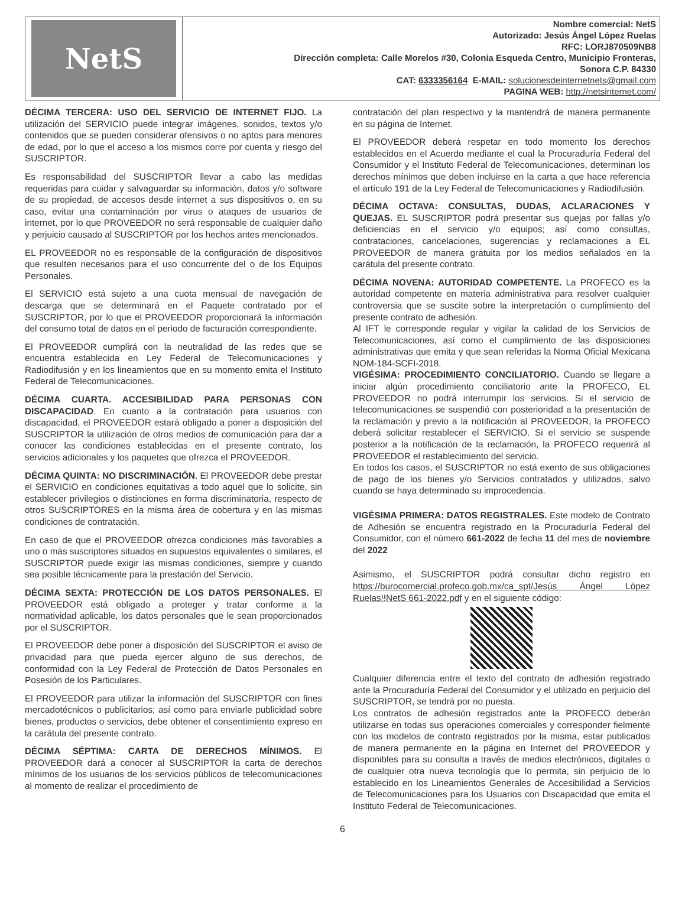NetS
Nombre comercial: NetS
Autorizado: Jesús Ángel López Ruelas
RFC: LORJ870509NB8
Dirección completa: Calle Morelos #30, Colonia Esqueda Centro, Municipio Fronteras,
Sonora C.P. 84330
CAT: 6333356164 E-MAIL: solucionesdeinternetnets@gmail.com
PAGINA WEB: http://netsinternet.com/
DÉCIMA TERCERA: USO DEL SERVICIO DE INTERNET FIJO. La utilización del SERVICIO puede integrar imágenes, sonidos, textos y/o contenidos que se pueden considerar ofensivos o no aptos para menores de edad, por lo que el acceso a los mismos corre por cuenta y riesgo del SUSCRIPTOR.
Es responsabilidad del SUSCRIPTOR llevar a cabo las medidas requeridas para cuidar y salvaguardar su información, datos y/o software de su propiedad, de accesos desde internet a sus dispositivos o, en su caso, evitar una contaminación por virus o ataques de usuarios de internet, por lo que PROVEEDOR no será responsable de cualquier daño y perjuicio causado al SUSCRIPTOR por los hechos antes mencionados.
EL PROVEEDOR no es responsable de la configuración de dispositivos que resulten necesarios para el uso concurrente del o de los Equipos Personales.
El SERVICIO está sujeto a una cuota mensual de navegación de descarga que se determinará en el Paquete contratado por el SUSCRIPTOR, por lo que el PROVEEDOR proporcionará la información del consumo total de datos en el periodo de facturación correspondiente.
El PROVEEDOR cumplirá con la neutralidad de las redes que se encuentra establecida en Ley Federal de Telecomunicaciones y Radiodifusión y en los lineamientos que en su momento emita el Instituto Federal de Telecomunicaciones.
DÉCIMA CUARTA. ACCESIBILIDAD PARA PERSONAS CON DISCAPACIDAD. En cuanto a la contratación para usuarios con discapacidad, el PROVEEDOR estará obligado a poner a disposición del SUSCRIPTOR la utilización de otros medios de comunicación para dar a conocer las condiciones establecidas en el presente contrato, los servicios adicionales y los paquetes que ofrezca el PROVEEDOR.
DÉCIMA QUINTA: NO DISCRIMINACIÓN. El PROVEEDOR debe prestar el SERVICIO en condiciones equitativas a todo aquel que lo solicite, sin establecer privilegios o distinciones en forma discriminatoria, respecto de otros SUSCRIPTORES en la misma área de cobertura y en las mismas condiciones de contratación.
En caso de que el PROVEEDOR ofrezca condiciones más favorables a uno o más suscriptores situados en supuestos equivalentes o similares, el SUSCRIPTOR puede exigir las mismas condiciones, siempre y cuando sea posible técnicamente para la prestación del Servicio.
DÉCIMA SEXTA: PROTECCIÓN DE LOS DATOS PERSONALES. El PROVEEDOR está obligado a proteger y tratar conforme a la normatividad aplicable, los datos personales que le sean proporcionados por el SUSCRIPTOR.
El PROVEEDOR debe poner a disposición del SUSCRIPTOR el aviso de privacidad para que pueda ejercer alguno de sus derechos, de conformidad con la Ley Federal de Protección de Datos Personales en Posesión de los Particulares.
El PROVEEDOR para utilizar la información del SUSCRIPTOR con fines mercadotécnicos o publicitarios; así como para enviarle publicidad sobre bienes, productos o servicios, debe obtener el consentimiento expreso en la carátula del presente contrato.
DÉCIMA SÉPTIMA: CARTA DE DERECHOS MÍNIMOS. El PROVEEDOR dará a conocer al SUSCRIPTOR la carta de derechos mínimos de los usuarios de los servicios públicos de telecomunicaciones al momento de realizar el procedimiento de
contratación del plan respectivo y la mantendrá de manera permanente en su página de Internet.
El PROVEEDOR deberá respetar en todo momento los derechos establecidos en el Acuerdo mediante el cual la Procuraduría Federal del Consumidor y el Instituto Federal de Telecomunicaciones, determinan los derechos mínimos que deben incluirse en la carta a que hace referencia el artículo 191 de la Ley Federal de Telecomunicaciones y Radiodifusión.
DÉCIMA OCTAVA: CONSULTAS, DUDAS, ACLARACIONES Y QUEJAS. EL SUSCRIPTOR podrá presentar sus quejas por fallas y/o deficiencias en el servicio y/o equipos; así como consultas, contrataciones, cancelaciones, sugerencias y reclamaciones a EL PROVEEDOR de manera gratuita por los medios señalados en la carátula del presente contrato.
DÉCIMA NOVENA: AUTORIDAD COMPETENTE. La PROFECO es la autoridad competente en materia administrativa para resolver cualquier controversia que se suscite sobre la interpretación o cumplimiento del presente contrato de adhesión.
Al IFT le corresponde regular y vigilar la calidad de los Servicios de Telecomunicaciones, así como el cumplimiento de las disposiciones administrativas que emita y que sean referidas la Norma Oficial Mexicana NOM-184-SCFI-2018.
VIGÉSIMA: PROCEDIMIENTO CONCILIATORIO. Cuando se llegare a iniciar algún procedimiento conciliatorio ante la PROFECO, EL PROVEEDOR no podrá interrumpir los servicios. Si el servicio de telecomunicaciones se suspendió con posterioridad a la presentación de la reclamación y previo a la notificación al PROVEEDOR, la PROFECO deberá solicitar restablecer el SERVICIO. Si el servicio se suspende posterior a la notificación de la reclamación, la PROFECO requerirá al PROVEEDOR el restablecimiento del servicio.
En todos los casos, el SUSCRIPTOR no está exento de sus obligaciones de pago de los bienes y/o Servicios contratados y utilizados, salvo cuando se haya determinado su improcedencia.
VIGÉSIMA PRIMERA: DATOS REGISTRALES. Este modelo de Contrato de Adhesión se encuentra registrado en la Procuraduría Federal del Consumidor, con el número 661-2022 de fecha 11 del mes de noviembre del 2022
Asimismo, el SUSCRIPTOR podrá consultar dicho registro en https://burocomercial.profeco.gob.mx/ca_spt/Jesús Ángel López Ruelas!!NetS 661-2022.pdf y en el siguiente código:
Cualquier diferencia entre el texto del contrato de adhesión registrado ante la Procuraduría Federal del Consumidor y el utilizado en perjuicio del SUSCRIPTOR, se tendrá por no puesta.
Los contratos de adhesión registrados ante la PROFECO deberán utilizarse en todas sus operaciones comerciales y corresponder fielmente con los modelos de contrato registrados por la misma, estar publicados de manera permanente en la página en Internet del PROVEEDOR y disponibles para su consulta a través de medios electrónicos, digitales o de cualquier otra nueva tecnología que lo permita, sin perjuicio de lo establecido en los Lineamientos Generales de Accesibilidad a Servicios de Telecomunicaciones para los Usuarios con Discapacidad que emita el Instituto Federal de Telecomunicaciones.
6